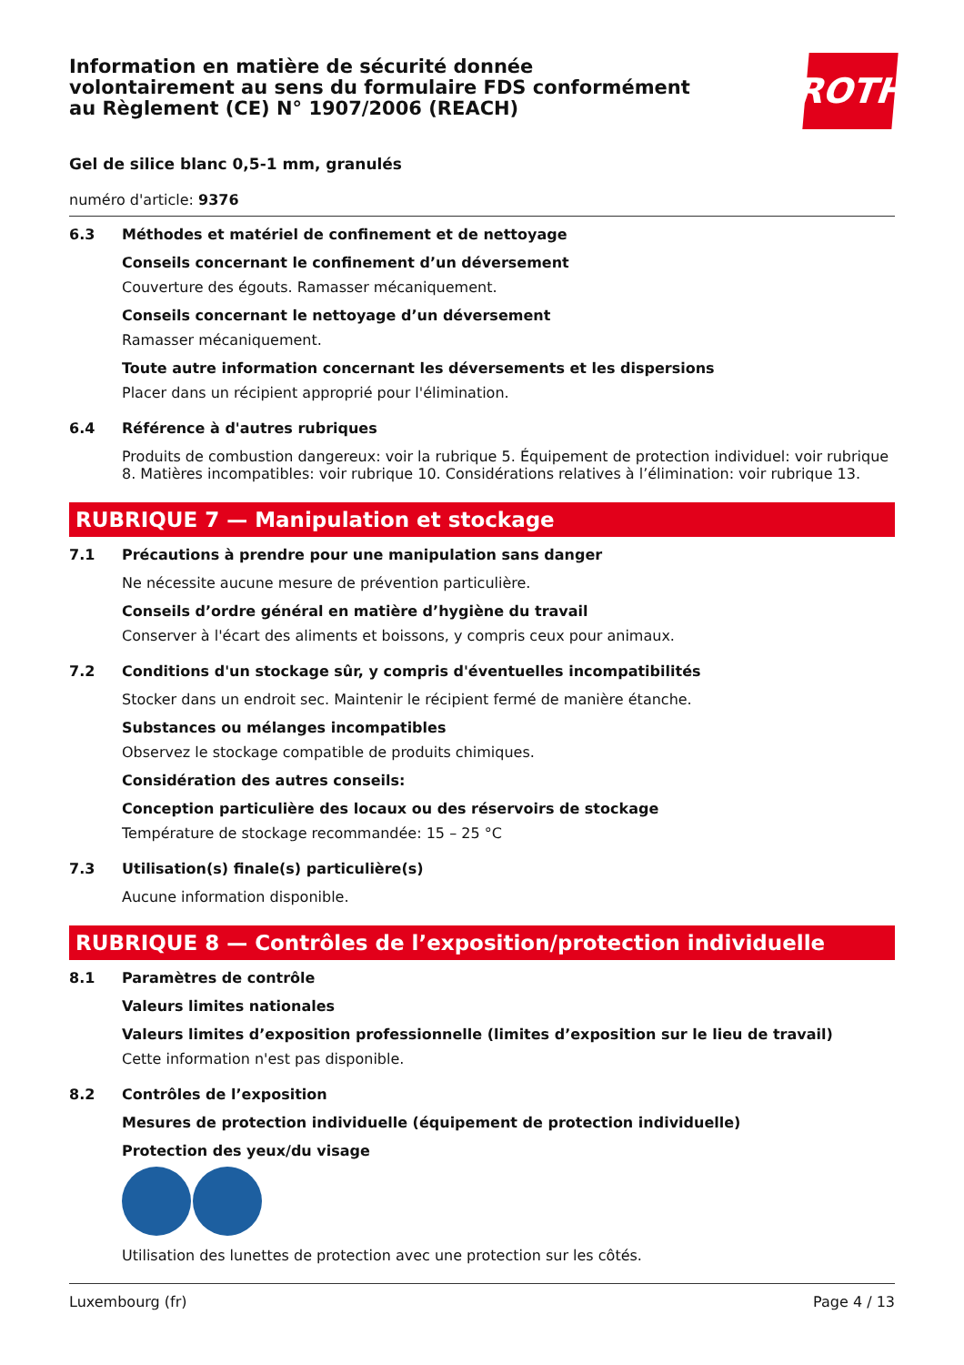Information en matière de sécurité donnée
volontairement au sens du formulaire FDS conformément
au Règlement (CE) N° 1907/2006 (REACH)
ROTH
Gel de silice blanc 0,5-1 mm, granulés
numéro d'article: 9376
6.3 Méthodes et matériel de confinement et de nettoyage
Conseils concernant le confinement d’un déversement
Couverture des égouts. Ramasser mécaniquement.
Conseils concernant le nettoyage d’un déversement
Ramasser mécaniquement.
Toute autre information concernant les déversements et les dispersions
Placer dans un récipient approprié pour l'élimination.
6.4 Référence à d'autres rubriques
Produits de combustion dangereux: voir la rubrique 5. Équipement de protection individuel: voir rubrique 8. Matières incompatibles: voir rubrique 10. Considérations relatives à l’élimination: voir rubrique 13.
RUBRIQUE 7 — Manipulation et stockage
7.1 Précautions à prendre pour une manipulation sans danger
Ne nécessite aucune mesure de prévention particulière.
Conseils d’ordre général en matière d’hygiène du travail
Conserver à l'écart des aliments et boissons, y compris ceux pour animaux.
7.2 Conditions d'un stockage sûr, y compris d'éventuelles incompatibilités
Stocker dans un endroit sec. Maintenir le récipient fermé de manière étanche.
Substances ou mélanges incompatibles
Observez le stockage compatible de produits chimiques.
Considération des autres conseils:
Conception particulière des locaux ou des réservoirs de stockage
Température de stockage recommandée: 15 – 25 °C
7.3 Utilisation(s) finale(s) particulière(s)
Aucune information disponible.
RUBRIQUE 8 — Contrôles de l’exposition/protection individuelle
8.1 Paramètres de contrôle
Valeurs limites nationales
Valeurs limites d’exposition professionnelle (limites d’exposition sur le lieu de travail)
Cette information n'est pas disponible.
8.2 Contrôles de l’exposition
Mesures de protection individuelle (équipement de protection individuelle)
Protection des yeux/du visage
Utilisation des lunettes de protection avec une protection sur les côtés.
Luxembourg (fr) Page 4 / 13